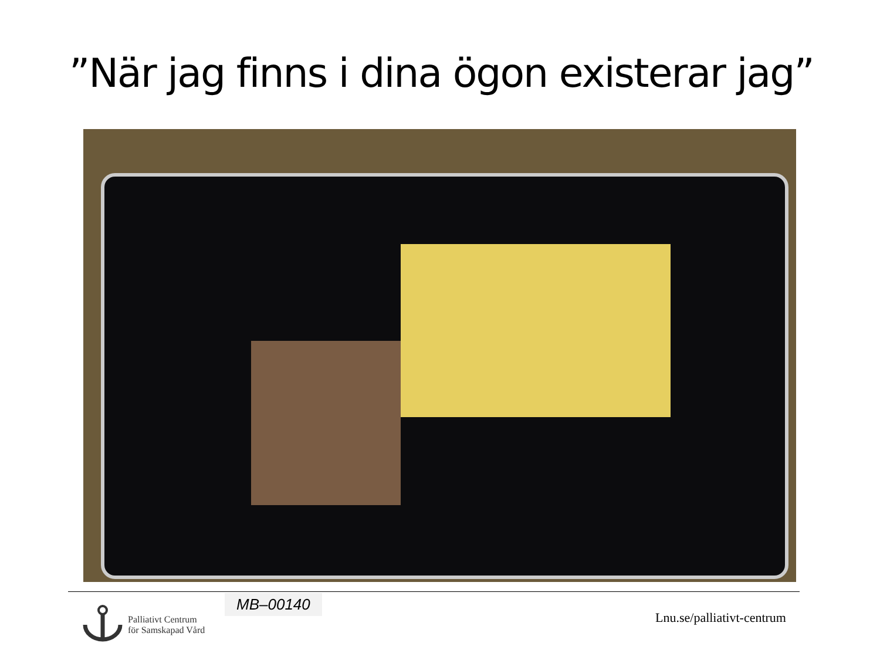”När jag finns i dina ögon existerar jag”
MB–00140
Palliativt Centrum
för Samskapad Vård
Lnu.se/palliativt-centrum